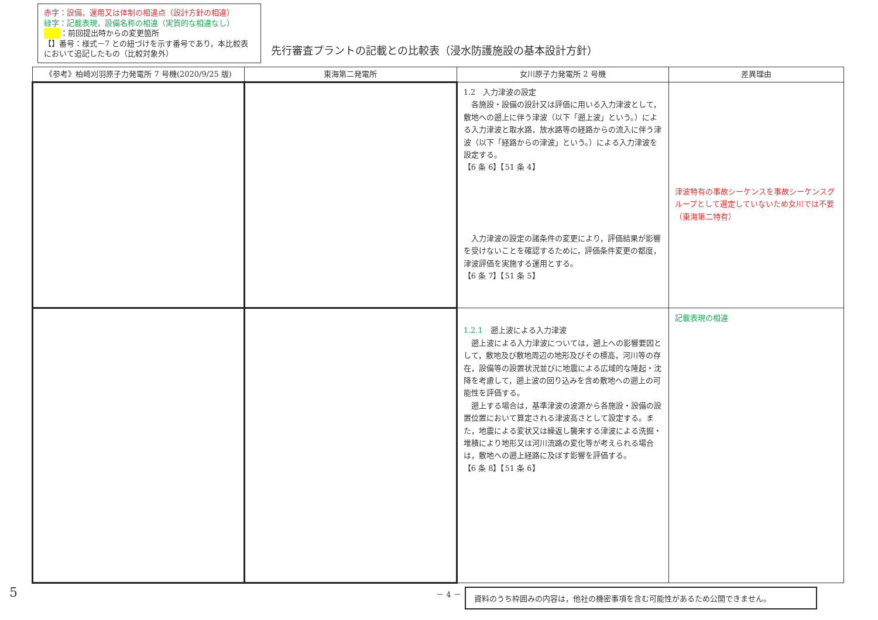赤字：設備，運用又は体制の相違点（設計方針の相違）
緑字：記載表現，設備名称の相違（実質的な相違なし）
：前回提出時からの変更箇所
【】番号：様式－7 との紐づけを示す番号であり，本比較表において追記したもの（比較対象外）
先行審査プラントの記載との比較表（浸水防護施設の基本設計方針）
| 《参考》柏崎刈羽原子力発電所 7 号機(2020/9/25 版) | 東海第二発電所 | 女川原子力発電所 2 号機 | 差異理由 |
| --- | --- | --- | --- |
| | | 1.2 入力津波の設定 各施設・設備の設計又は評価に用いる入力津波として，敷地への遡上に伴う津波（以下「遡上波」という。）による入力津波と取水路，放水路等の経路からの流入に伴う津波（以下「経路からの津波」という。）による入力津波を設定する。 【6 条 6】【51 条 4】 入力津波の設定の諸条件の変更により，評価結果が影響を受けないことを確認するために，評価条件変更の都度，津波評価を実施する運用とする。 【6 条 7】【51 条 5】 | 津波特有の事故シーケンスを事故シーケンスグループとして選定していないため女川では不要（東海第二特有） |
| | | 1.2.1 遡上波による入力津波 遡上波による入力津波については，遡上への影響要因として，敷地及び敷地周辺の地形及びその標高，河川等の存在，設備等の設置状況並びに地震による広域的な隆起・沈降を考慮して，遡上波の回り込みを含め敷地への遡上の可能性を評価する。 遡上する場合は，基準津波の波源から各施設・設備の設置位置において算定される津波高さとして設定する。また，地震による変状又は繰返し襲来する津波による洗掘・堆積により地形又は河川流路の変化等が考えられる場合は，敷地への遡上経路に及ぼす影響を評価する。 【6 条 8】【51 条 6】 | 記載表現の相違 |
－ 4 － 資料のうち枠囲みの内容は，他社の機密事項を含む可能性があるため公開できません。
5